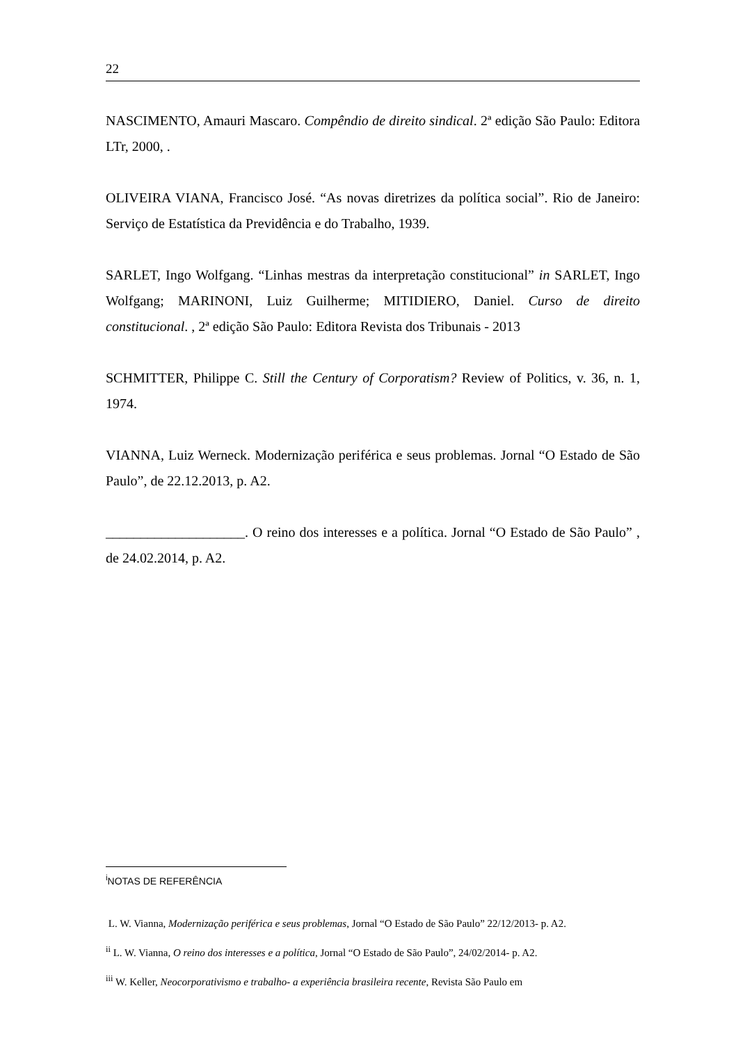22
NASCIMENTO, Amauri Mascaro. Compêndio de direito sindical. 2ª edição São Paulo: Editora LTr, 2000, .
OLIVEIRA VIANA, Francisco José. “As novas diretrizes da política social”. Rio de Janeiro: Serviço de Estatística da Previdência e do Trabalho, 1939.
SARLET, Ingo Wolfgang. “Linhas mestras da interpretação constitucional” in SARLET, Ingo Wolfgang; MARINONI, Luiz Guilherme; MITIDIERO, Daniel. Curso de direito constitucional. , 2ª edição São Paulo: Editora Revista dos Tribunais - 2013
SCHMITTER, Philippe C. Still the Century of Corporatism? Review of Politics, v. 36, n. 1, 1974.
VIANNA, Luiz Werneck. Modernização periférica e seus problemas. Jornal “O Estado de São Paulo”, de 22.12.2013, p. A2.
____________________. O reino dos interesses e a política. Jornal “O Estado de São Paulo” , de 24.02.2014, p. A2.
<sup>i</sup> NOTAS DE REFERÊNCIA
L. W. Vianna, Modernização periférica e seus problemas, Jornal “O Estado de São Paulo” 22/12/2013- p. A2.
<sup>ii</sup> L. W. Vianna, O reino dos interesses e a política, Jornal “O Estado de São Paulo”, 24/02/2014- p. A2.
<sup>iii</sup> W. Keller, Neocorporativismo e trabalho- a experiência brasileira recente, Revista São Paulo em